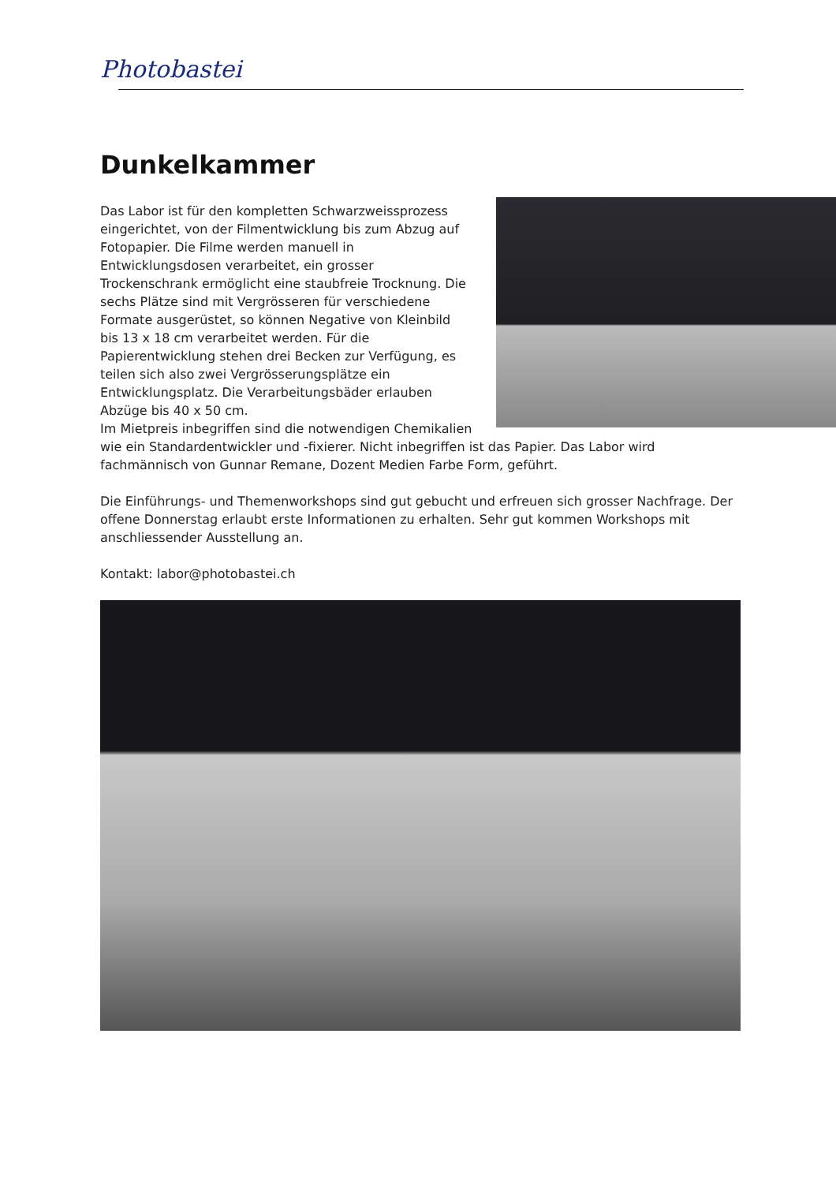Photobastei
Dunkelkammer
Das Labor ist für den kompletten Schwarzweissprozess eingerichtet, von der Filmentwicklung bis zum Abzug auf Fotopapier. Die Filme werden manuell in Entwicklungsdosen verarbeitet, ein grosser Trockenschrank ermöglicht eine staubfreie Trocknung. Die sechs Plätze sind mit Vergrösseren für verschiedene Formate ausgerüstet, so können Negative von Kleinbild bis 13 x 18 cm verarbeitet werden. Für die Papierentwicklung stehen drei Becken zur Verfügung, es teilen sich also zwei Vergrösserungsplätze ein Entwicklungsplatz. Die Verarbeitungsbäder erlauben Abzüge bis 40 x 50 cm.
Im Mietpreis inbegriffen sind die notwendigen Chemikalien wie ein Standardentwickler und -fixierer. Nicht inbegriffen ist das Papier. Das Labor wird fachmännisch von Gunnar Remane, Dozent Medien Farbe Form, geführt.
Die Einführungs- und Themenworkshops sind gut gebucht und erfreuen sich grosser Nachfrage. Der offene Donnerstag erlaubt erste Informationen zu erhalten. Sehr gut kommen Workshops mit anschliessender Ausstellung an.
Kontakt: labor@photobastei.ch